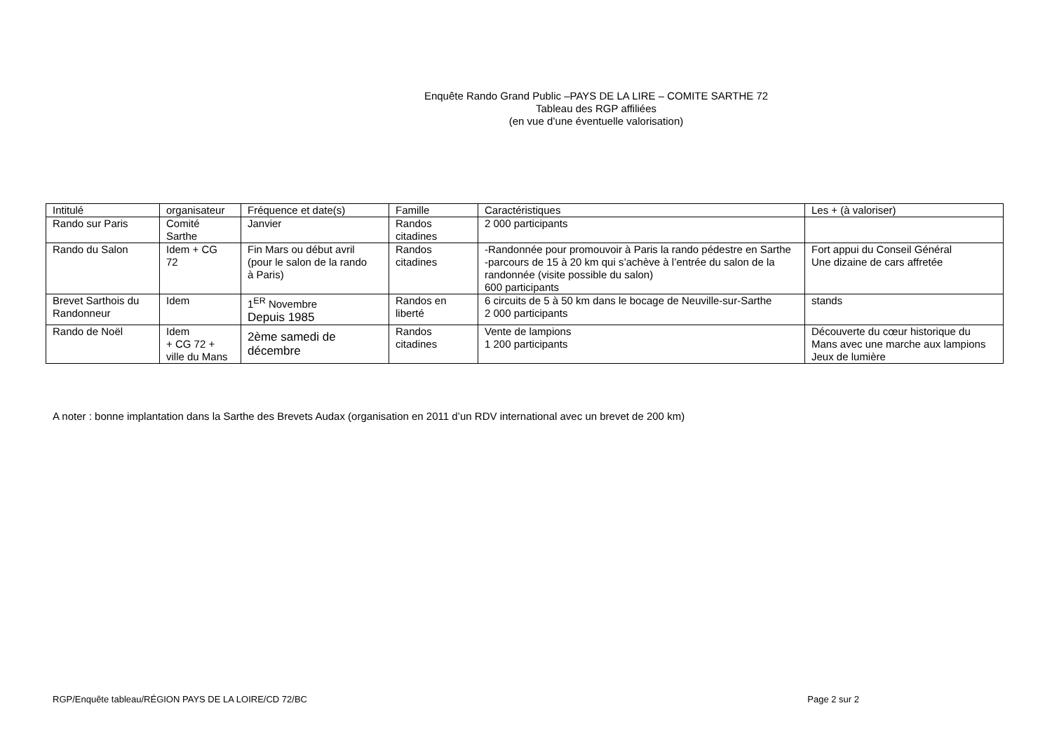Enquête Rando Grand Public –PAYS DE LA LIRE – COMITE SARTHE 72
Tableau des RGP affiliées
(en vue d’une éventuelle valorisation)
| Intitulé | organisateur | Fréquence et date(s) | Famille | Caractéristiques | Les + (à valoriser) |
| Rando sur Paris | Comité Sarthe | Janvier | Randos citadines | 2 000 participants | |
| Rando du Salon | Idem + CG 72 | Fin Mars ou début avril (pour le salon de la rando à Paris) | Randos citadines | -Randonnée pour promouvoir à Paris la rando pédestre en Sarthe -parcours de 15 à 20 km qui s’achève à l’entrée du salon de la randonnée (visite possible du salon) 600 participants | Fort appui du Conseil Général Une dizaine de cars affretée |
| Brevet Sarthois du Randonneur | Idem | 1<sup>ER</sup> Novembre Depuis 1985 | Randos en liberté | 6 circuits de 5 à 50 km dans le bocage de Neuville-sur-Sarthe 2 000 participants | stands |
| Rando de Noël | Idem + CG 72 + ville du Mans | 2ème samedi de décembre | Randos citadines | Vente de lampions 1 200 participants | Découverte du cœur historique du Mans avec une marche aux lampions Jeux de lumière |
A noter : bonne implantation dans la Sarthe des Brevets Audax (organisation en 2011 d’un RDV international avec un brevet de 200 km)
RGP/Enquête tableau/RÉGION PAYS DE LA LOIRE/CD 72/BC Page 2 sur 2